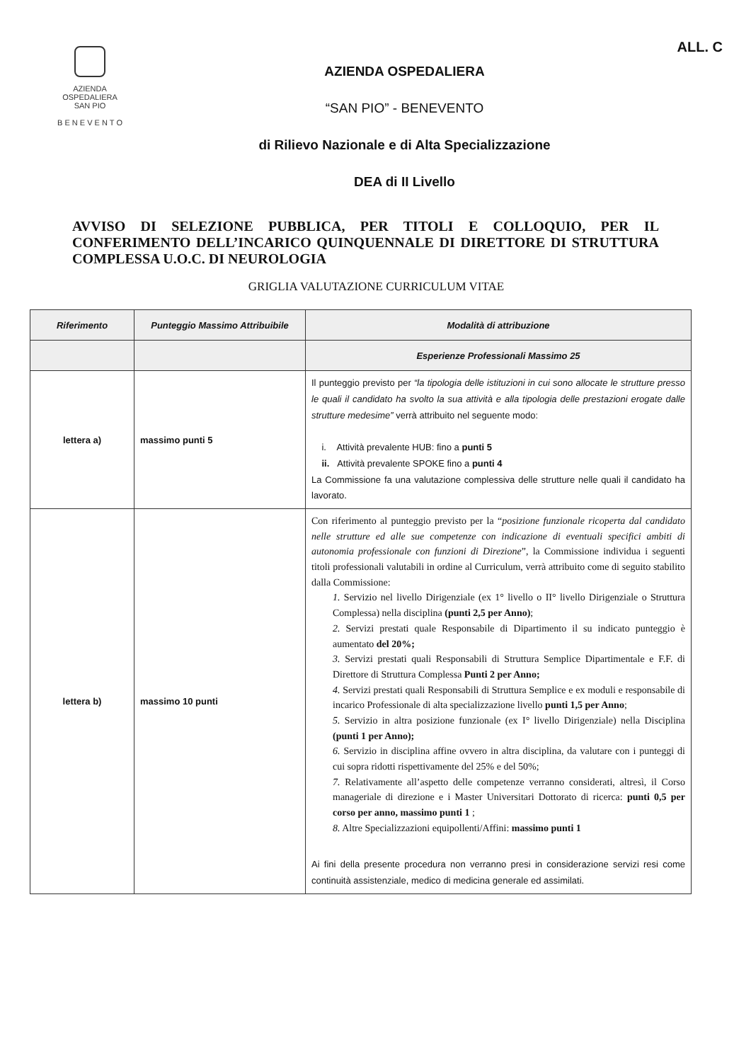AZIENDA
OSPEDALIERA
SAN PIO
B E N E V E N T O
AZIENDA OSPEDALIERA
“SAN PIO” - BENEVENTO
di Rilievo Nazionale e di Alta Specializzazione
DEA di II Livello
ALL. C
AVVISO DI SELEZIONE PUBBLICA, PER TITOLI E COLLOQUIO, PER IL CONFERIMENTO DELL’INCARICO QUINQUENNALE DI DIRETTORE DI STRUTTURA COMPLESSA U.O.C. DI NEUROLOGIA
GRIGLIA VALUTAZIONE CURRICULUM VITAE
| Riferimento | Punteggio Massimo Attribuibile | Modalità di attribuzione |
| --- | --- | --- |
| | | Esperienze Professionali Massimo 25 |
| lettera a) | massimo punti 5 | Il punteggio previsto per “la tipologia delle istituzioni in cui sono allocate le strutture presso le quali il candidato ha svolto la sua attività e alla tipologia delle prestazioni erogate dalle strutture medesime” verrà attribuito nel seguente modo: i. Attività prevalente HUB: fino a punti 5 ii. Attività prevalente SPOKE fino a punti 4 La Commissione fa una valutazione complessiva delle strutture nelle quali il candidato ha lavorato. |
| lettera b) | massimo 10 punti | Con riferimento al punteggio previsto per la “ posizione funzionale ricoperta dal candidato nelle strutture ed alle sue competenze con indicazione di eventuali specifici ambiti di autonomia professionale con funzioni di Direzione ”, la Commissione individua i seguenti titoli professionali valutabili in ordine al Curriculum, verrà attribuito come di seguito stabilito dalla Commissione: 1. Servizio nel livello Dirigenziale (ex 1° livello o II° livello Dirigenziale o Struttura Complessa) nella disciplina (punti 2,5 per Anno) ; 2. Servizi prestati quale Responsabile di Dipartimento il su indicato punteggio è aumentato del 20%; 3. Servizi prestati quali Responsabili di Struttura Semplice Dipartimentale e F.F. di Direttore di Struttura Complessa Punti 2 per Anno; 4. Servizi prestati quali Responsabili di Struttura Semplice e ex moduli e responsabile di incarico Professionale di alta specializzazione livello punti 1,5 per Anno ; 5. Servizio in altra posizione funzionale (ex I° livello Dirigenziale) nella Disciplina (punti 1 per Anno); 6. Servizio in disciplina affine ovvero in altra disciplina, da valutare con i punteggi di cui sopra ridotti rispettivamente del 25% e del 50%; 7. Relativamente all’aspetto delle competenze verranno considerati, altresì, il Corso manageriale di direzione e i Master Universitari Dottorato di ricerca: punti 0,5 per corso per anno, massimo punti 1 ; 8. Altre Specializzazioni equipollenti/Affini: massimo punti 1 Ai fini della presente procedura non verranno presi in considerazione servizi resi come continuità assistenziale, medico di medicina generale ed assimilati. |